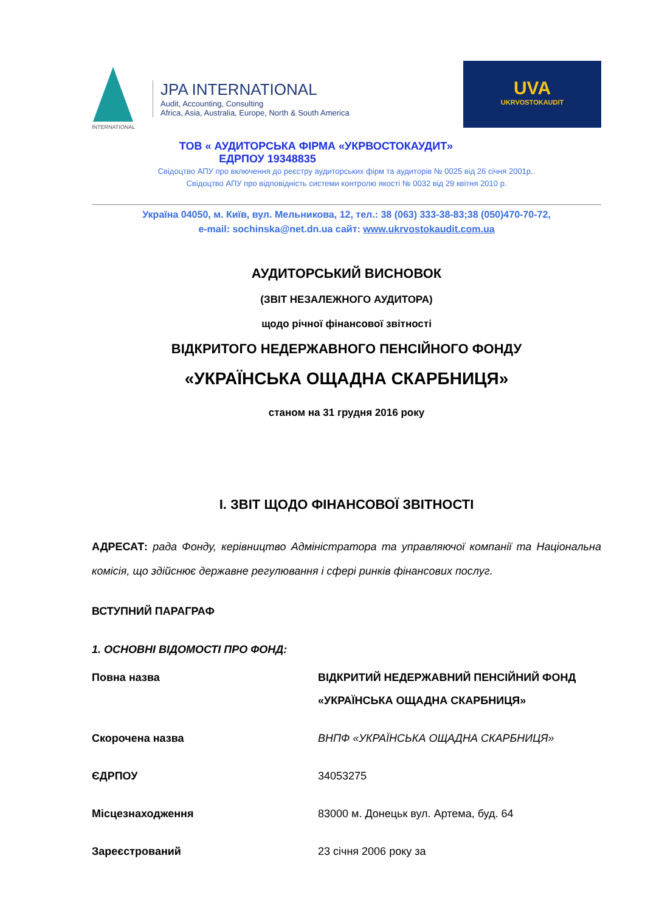INTERNATIONAL
JPA INTERNATIONAL
Audit, Accounting, Consulting
Africa, Asia, Australia, Europe, North & South America
UVA
UKRVOSTOKAUDIT
ТОВ « АУДИТОРСЬКА ФІРМА «УКРВОСТОКАУДИТ»
ЕДРПОУ 19348835
Свідоцтво АПУ про включення до реєстру аудиторських фірм та аудиторів № 0025 від 26 січня 2001р..
Свідоцтво АПУ про відповідність системи контролю якості № 0032 від 29 квітня 2010 р.
Україна 04050, м. Київ, вул. Мельникова, 12, тел.: 38 (063) 333-38-83;38 (050)470-70-72,
e-mail: sochinska@net.dn.ua сайт: www.ukrvostokaudit.com.ua
АУДИТОРСЬКИЙ ВИСНОВОК
(ЗВІТ НЕЗАЛЕЖНОГО АУДИТОРА)
щодо річної фінансової звітності
ВІДКРИТОГО НЕДЕРЖАВНОГО ПЕНСІЙНОГО ФОНДУ
«УКРАЇНСЬКА ОЩАДНА СКАРБНИЦЯ»
станом на 31 грудня 2016 року
І. ЗВІТ ЩОДО ФІНАНСОВОЇ ЗВІТНОСТІ
АДРЕСАТ: рада Фонду, керівництво Адміністратора та управляючої компанії та Національна комісія, що здійснює державне регулювання і сфері ринків фінансових послуг.
ВСТУПНИЙ ПАРАГРАФ
1. ОСНОВНІ ВІДОМОСТІ ПРО ФОНД:
| Повна назва | ВІДКРИТИЙ НЕДЕРЖАВНИЙ ПЕНСІЙНИЙ ФОНД «УКРАЇНСЬКА ОЩАДНА СКАРБНИЦЯ» |
| Скорочена назва | ВНПФ «УКРАЇНСЬКА ОЩАДНА СКАРБНИЦЯ» |
| ЄДРПОУ | 34053275 |
| Місцезнаходження | 83000 м. Донецьк вул. Артема, буд. 64 |
| Зареєстрований | 23 січня 2006 року за |